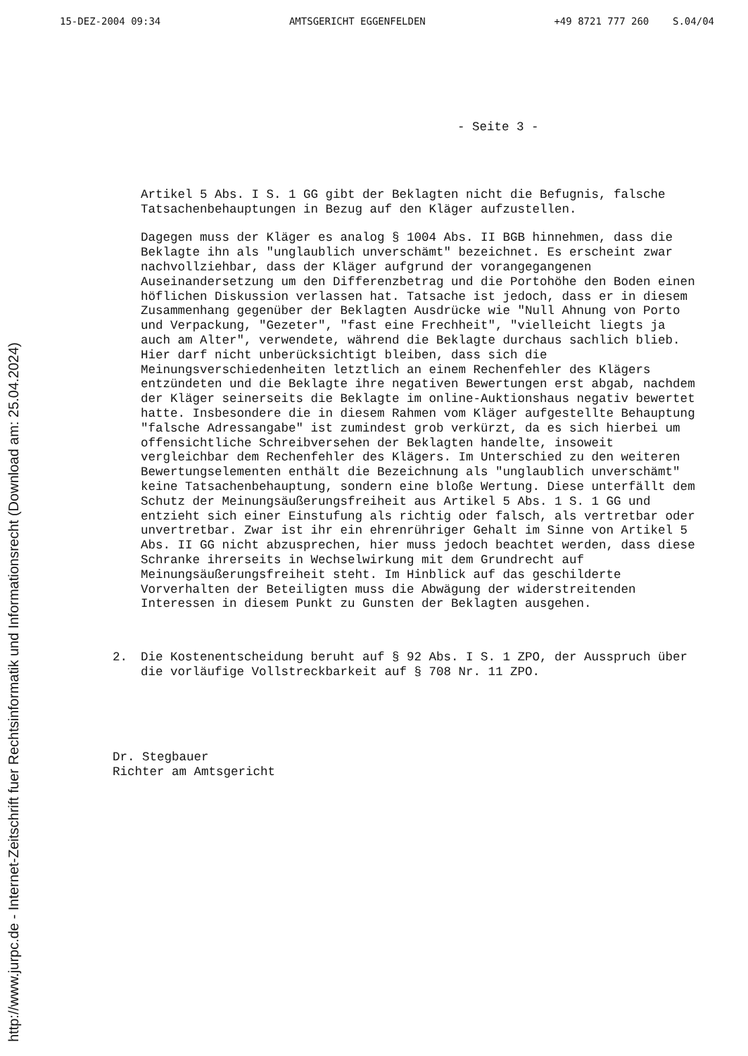15-DEZ-2004 09:34 AMTSGERICHT EGGENFELDEN +49 8721 777 260 S.04/04
- Seite 3 -
Artikel 5 Abs. I S. 1 GG gibt der Beklagten nicht die Befugnis, falsche Tatsachenbehauptungen in Bezug auf den Kläger aufzustellen.
Dagegen muss der Kläger es analog § 1004 Abs. II BGB hinnehmen, dass die Beklagte ihn als "unglaublich unverschämt" bezeichnet. Es erscheint zwar nachvollziehbar, dass der Kläger aufgrund der vorangegangenen Auseinandersetzung um den Differenzbetrag und die Portohöhe den Boden einen höflichen Diskussion verlassen hat. Tatsache ist jedoch, dass er in diesem Zusammenhang gegenüber der Beklagten Ausdrücke wie "Null Ahnung von Porto und Verpackung, "Gezeter", "fast eine Frechheit", "vielleicht liegts ja auch am Alter", verwendete, während die Beklagte durchaus sachlich blieb. Hier darf nicht unberücksichtigt bleiben, dass sich die Meinungsverschiedenheiten letztlich an einem Rechenfehler des Klägers entzündeten und die Beklagte ihre negativen Bewertungen erst abgab, nachdem der Kläger seinerseits die Beklagte im online-Auktionshaus negativ bewertet hatte. Insbesondere die in diesem Rahmen vom Kläger aufgestellte Behauptung "falsche Adressangabe" ist zumindest grob verkürzt, da es sich hierbei um offensichtliche Schreibversehen der Beklagten handelte, insoweit vergleichbar dem Rechenfehler des Klägers. Im Unterschied zu den weiteren Bewertungselementen enthält die Bezeichnung als "unglaublich unverschämt" keine Tatsachenbehauptung, sondern eine bloße Wertung. Diese unterfällt dem Schutz der Meinungsäußerungsfreiheit aus Artikel 5 Abs. 1 S. 1 GG und entzieht sich einer Einstufung als richtig oder falsch, als vertretbar oder unvertretbar. Zwar ist ihr ein ehrenrühriger Gehalt im Sinne von Artikel 5 Abs. II GG nicht abzusprechen, hier muss jedoch beachtet werden, dass diese Schranke ihrerseits in Wechselwirkung mit dem Grundrecht auf Meinungsäußerungsfreiheit steht. Im Hinblick auf das geschilderte Vorverhalten der Beteiligten muss die Abwägung der widerstreitenden Interessen in diesem Punkt zu Gunsten der Beklagten ausgehen.
2. Die Kostenentscheidung beruht auf § 92 Abs. I S. 1 ZPO, der Ausspruch über die vorläufige Vollstreckbarkeit auf § 708 Nr. 11 ZPO.
Dr. Stegbauer
Richter am Amtsgericht
http://www.jurpc.de - Internet-Zeitschrift fuer Rechtsinformatik und Informationsrecht (Download am: 25.04.2024)